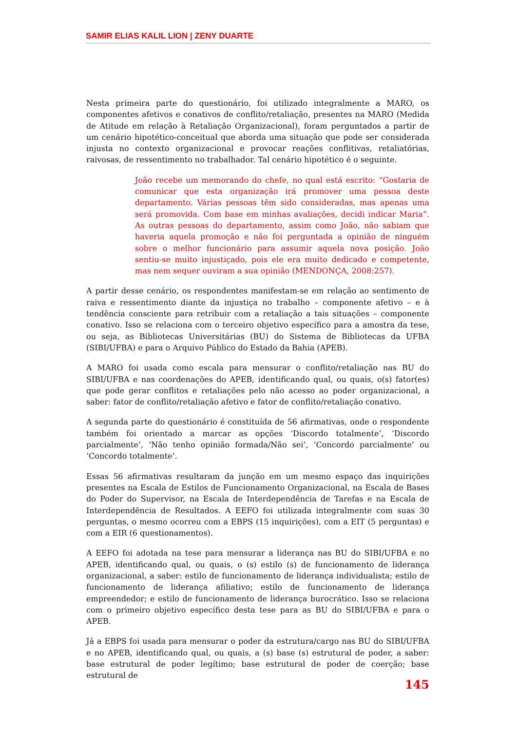SAMIR ELIAS KALIL LION | ZENY DUARTE
Nesta primeira parte do questionário, foi utilizado integralmente a MARO, os componentes afetivos e conativos de conflito/retaliação, presentes na MARO (Medida de Atitude em relação à Retaliação Organizacional), foram perguntados a partir de um cenário hipotético-conceitual que aborda uma situação que pode ser considerada injusta no contexto organizacional e provocar reações conflitivas, retaliatórias, raivosas, de ressentimento no trabalhador. Tal cenário hipotético é o seguinte.
João recebe um memorando do chefe, no qual está escrito: “Gostaria de comunicar que esta organização irá promover uma pessoa deste departamento. Várias pessoas têm sido consideradas, mas apenas uma será promovida. Com base em minhas avaliações, decidi indicar Maria”. As outras pessoas do departamento, assim como João, não sabiam que haveria aquela promoção e não foi perguntada a opinião de ninguém sobre o melhor funcionário para assumir aquela nova posição. João sentiu-se muito injustiçado, pois ele era muito dedicado e competente, mas nem sequer ouviram a sua opinião (MENDONÇA, 2008:257).
A partir desse cenário, os respondentes manifestam-se em relação ao sentimento de raiva e ressentimento diante da injustiça no trabalho – componente afetivo – e à tendência consciente para retribuir com a retaliação a tais situações – componente conativo. Isso se relaciona com o terceiro objetivo específico para a amostra da tese, ou seja, as Bibliotecas Universitárias (BU) do Sistema de Bibliotecas da UFBA (SIBI/UFBA) e para o Arquivo Público do Estado da Bahia (APEB).
A MARO foi usada como escala para mensurar o conflito/retaliação nas BU do SIBI/UFBA e nas coordenações do APEB, identificando qual, ou quais, o(s) fator(es) que pode gerar conflitos e retaliações pelo não acesso ao poder organizacional, a saber: fator de conflito/retaliação afetivo e fator de conflito/retaliação conativo.
A segunda parte do questionário é constituída de 56 afirmativas, onde o respondente também foi orientado a marcar as opções ‘Discordo totalmente’, ‘Discordo parcialmente’, ‘Não tenho opinião formada/Não sei’, ‘Concordo parcialmente’ ou ‘Concordo totalmente’.
Essas 56 afirmativas resultaram da junção em um mesmo espaço das inquirições presentes na Escala de Estilos de Funcionamento Organizacional, na Escala de Bases do Poder do Supervisor, na Escala de Interdependência de Tarefas e na Escala de Interdependência de Resultados. A EEFO foi utilizada integralmente com suas 30 perguntas, o mesmo ocorreu com a EBPS (15 inquirições), com a EIT (5 perguntas) e com a EIR (6 questionamentos).
A EEFO foi adotada na tese para mensurar a liderança nas BU do SIBI/UFBA e no APEB, identificando qual, ou quais, o (s) estilo (s) de funcionamento de liderança organizacional, a saber: estilo de funcionamento de liderança individualista; estilo de funcionamento de liderança afiliativo; estilo de funcionamento de liderança empreendedor; e estilo de funcionamento de liderança burocrático. Isso se relaciona com o primeiro objetivo específico desta tese para as BU do SIBI/UFBA e para o APEB.
Já a EBPS foi usada para mensurar o poder da estrutura/cargo nas BU do SIBI/UFBA e no APEB, identificando qual, ou quais, a (s) base (s) estrutural de poder, a saber: base estrutural de poder legítimo; base estrutural de poder de coerção; base estrutural de
145